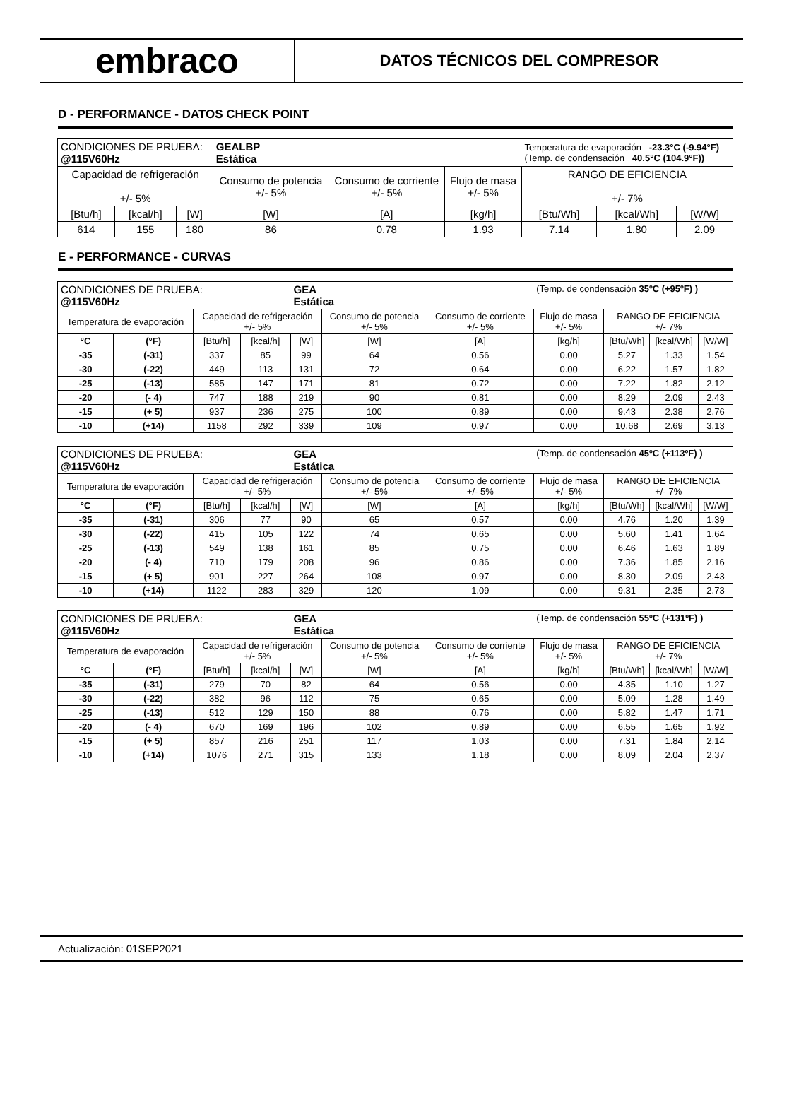embraco
DATOS TÉCNICOS DEL COMPRESOR
D - PERFORMANCE - DATOS CHECK POINT
| CONDICIONES DE PRUEBA: @115V60Hz | | | GEALBP Estática | | | Temperatura de evaporación -23.3°C (-9.94°F) (Temp. de condensación 40.5°C (104.9°F)) | | |
| Capacidad de refrigeración +/- 5% | | | Consumo de potencia +/- 5% | Consumo de corriente +/- 5% | Flujo de masa +/- 5% | RANGO DE EFICIENCIA +/- 7% | | |
| [Btu/h] | [kcal/h] | [W] | [W] | [A] | [kg/h] | [Btu/Wh] | [kcal/Wh] | [W/W] |
| 614 | 155 | 180 | 86 | 0.78 | 1.93 | 7.14 | 1.80 | 2.09 |
E - PERFORMANCE - CURVAS
| CONDICIONES DE PRUEBA: @115V60Hz | | | | GEA Estática | | | (Temp. de condensación 35ºC (+95ºF) ) | | | |
| Temperatura de evaporación | | Capacidad de refrigeración +/- 5% | | | Consumo de potencia +/- 5% | Consumo de corriente +/- 5% | Flujo de masa +/- 5% | RANGO DE EFICIENCIA +/- 7% | | |
| °C | (°F) | [Btu/h] | [kcal/h] | [W] | [W] | [A] | [kg/h] | [Btu/Wh] | [kcal/Wh] | [W/W] |
| -35 | (-31) | 337 | 85 | 99 | 64 | 0.56 | 0.00 | 5.27 | 1.33 | 1.54 |
| -30 | (-22) | 449 | 113 | 131 | 72 | 0.64 | 0.00 | 6.22 | 1.57 | 1.82 |
| -25 | (-13) | 585 | 147 | 171 | 81 | 0.72 | 0.00 | 7.22 | 1.82 | 2.12 |
| -20 | (- 4) | 747 | 188 | 219 | 90 | 0.81 | 0.00 | 8.29 | 2.09 | 2.43 |
| -15 | (+ 5) | 937 | 236 | 275 | 100 | 0.89 | 0.00 | 9.43 | 2.38 | 2.76 |
| -10 | (+14) | 1158 | 292 | 339 | 109 | 0.97 | 0.00 | 10.68 | 2.69 | 3.13 |
| CONDICIONES DE PRUEBA: @115V60Hz | | | | GEA Estática | | | (Temp. de condensación 45ºC (+113ºF) ) | | | |
| Temperatura de evaporación | | Capacidad de refrigeración +/- 5% | | | Consumo de potencia +/- 5% | Consumo de corriente +/- 5% | Flujo de masa +/- 5% | RANGO DE EFICIENCIA +/- 7% | | |
| °C | (°F) | [Btu/h] | [kcal/h] | [W] | [W] | [A] | [kg/h] | [Btu/Wh] | [kcal/Wh] | [W/W] |
| -35 | (-31) | 306 | 77 | 90 | 65 | 0.57 | 0.00 | 4.76 | 1.20 | 1.39 |
| -30 | (-22) | 415 | 105 | 122 | 74 | 0.65 | 0.00 | 5.60 | 1.41 | 1.64 |
| -25 | (-13) | 549 | 138 | 161 | 85 | 0.75 | 0.00 | 6.46 | 1.63 | 1.89 |
| -20 | (- 4) | 710 | 179 | 208 | 96 | 0.86 | 0.00 | 7.36 | 1.85 | 2.16 |
| -15 | (+ 5) | 901 | 227 | 264 | 108 | 0.97 | 0.00 | 8.30 | 2.09 | 2.43 |
| -10 | (+14) | 1122 | 283 | 329 | 120 | 1.09 | 0.00 | 9.31 | 2.35 | 2.73 |
| CONDICIONES DE PRUEBA: @115V60Hz | | | | GEA Estática | | | (Temp. de condensación 55ºC (+131ºF) ) | | | |
| Temperatura de evaporación | | Capacidad de refrigeración +/- 5% | | | Consumo de potencia +/- 5% | Consumo de corriente +/- 5% | Flujo de masa +/- 5% | RANGO DE EFICIENCIA +/- 7% | | |
| °C | (°F) | [Btu/h] | [kcal/h] | [W] | [W] | [A] | [kg/h] | [Btu/Wh] | [kcal/Wh] | [W/W] |
| -35 | (-31) | 279 | 70 | 82 | 64 | 0.56 | 0.00 | 4.35 | 1.10 | 1.27 |
| -30 | (-22) | 382 | 96 | 112 | 75 | 0.65 | 0.00 | 5.09 | 1.28 | 1.49 |
| -25 | (-13) | 512 | 129 | 150 | 88 | 0.76 | 0.00 | 5.82 | 1.47 | 1.71 |
| -20 | (- 4) | 670 | 169 | 196 | 102 | 0.89 | 0.00 | 6.55 | 1.65 | 1.92 |
| -15 | (+ 5) | 857 | 216 | 251 | 117 | 1.03 | 0.00 | 7.31 | 1.84 | 2.14 |
| -10 | (+14) | 1076 | 271 | 315 | 133 | 1.18 | 0.00 | 8.09 | 2.04 | 2.37 |
Actualización: 01SEP2021